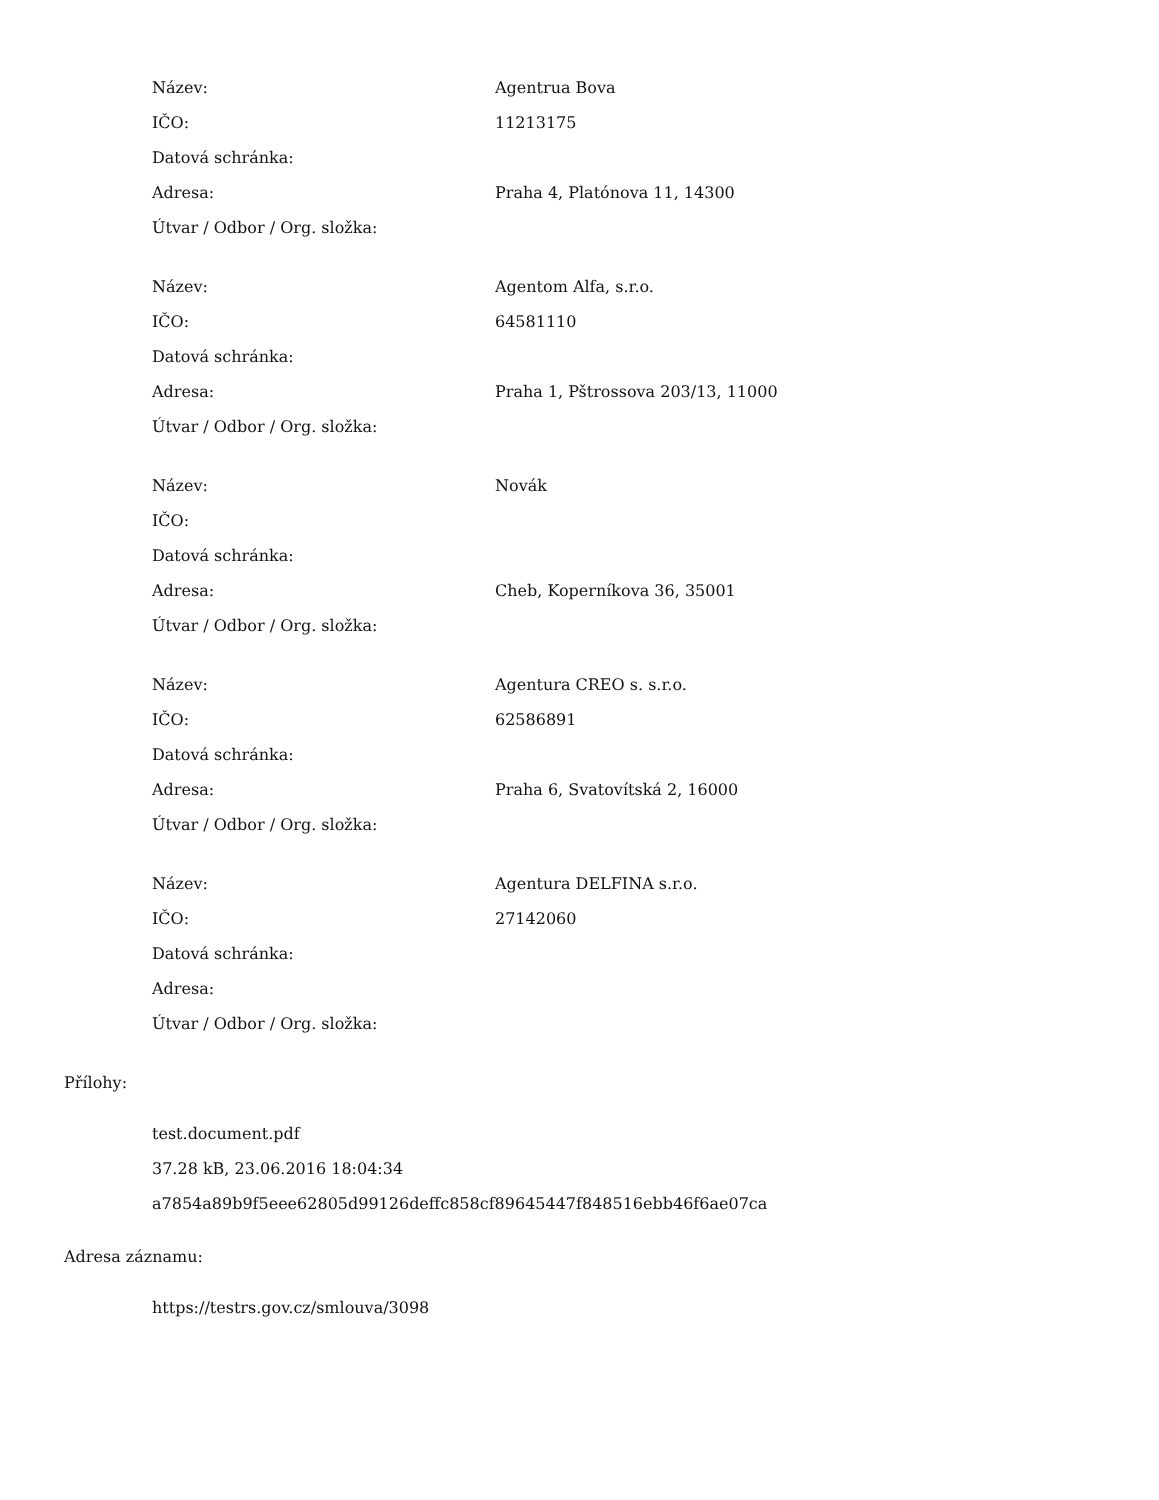| Název: | Agentrua Bova |
| IČO: | 11213175 |
| Datová schránka: | |
| Adresa: | Praha 4, Platónova 11, 14300 |
| Útvar / Odbor / Org. složka: | |
| Název: | Agentom Alfa, s.r.o. |
| IČO: | 64581110 |
| Datová schránka: | |
| Adresa: | Praha 1, Pštrossova 203/13, 11000 |
| Útvar / Odbor / Org. složka: | |
| Název: | Novák |
| IČO: | |
| Datová schránka: | |
| Adresa: | Cheb, Koperníkova 36, 35001 |
| Útvar / Odbor / Org. složka: | |
| Název: | Agentura CREO s. s.r.o. |
| IČO: | 62586891 |
| Datová schránka: | |
| Adresa: | Praha 6, Svatovítská 2, 16000 |
| Útvar / Odbor / Org. složka: | |
| Název: | Agentura DELFINA s.r.o. |
| IČO: | 27142060 |
| Datová schránka: | |
| Adresa: | |
| Útvar / Odbor / Org. složka: | |
Přílohy:
test.document.pdf
37.28 kB, 23.06.2016 18:04:34
a7854a89b9f5eee62805d99126deffc858cf89645447f848516ebb46f6ae07ca
Adresa záznamu:
https://testrs.gov.cz/smlouva/3098